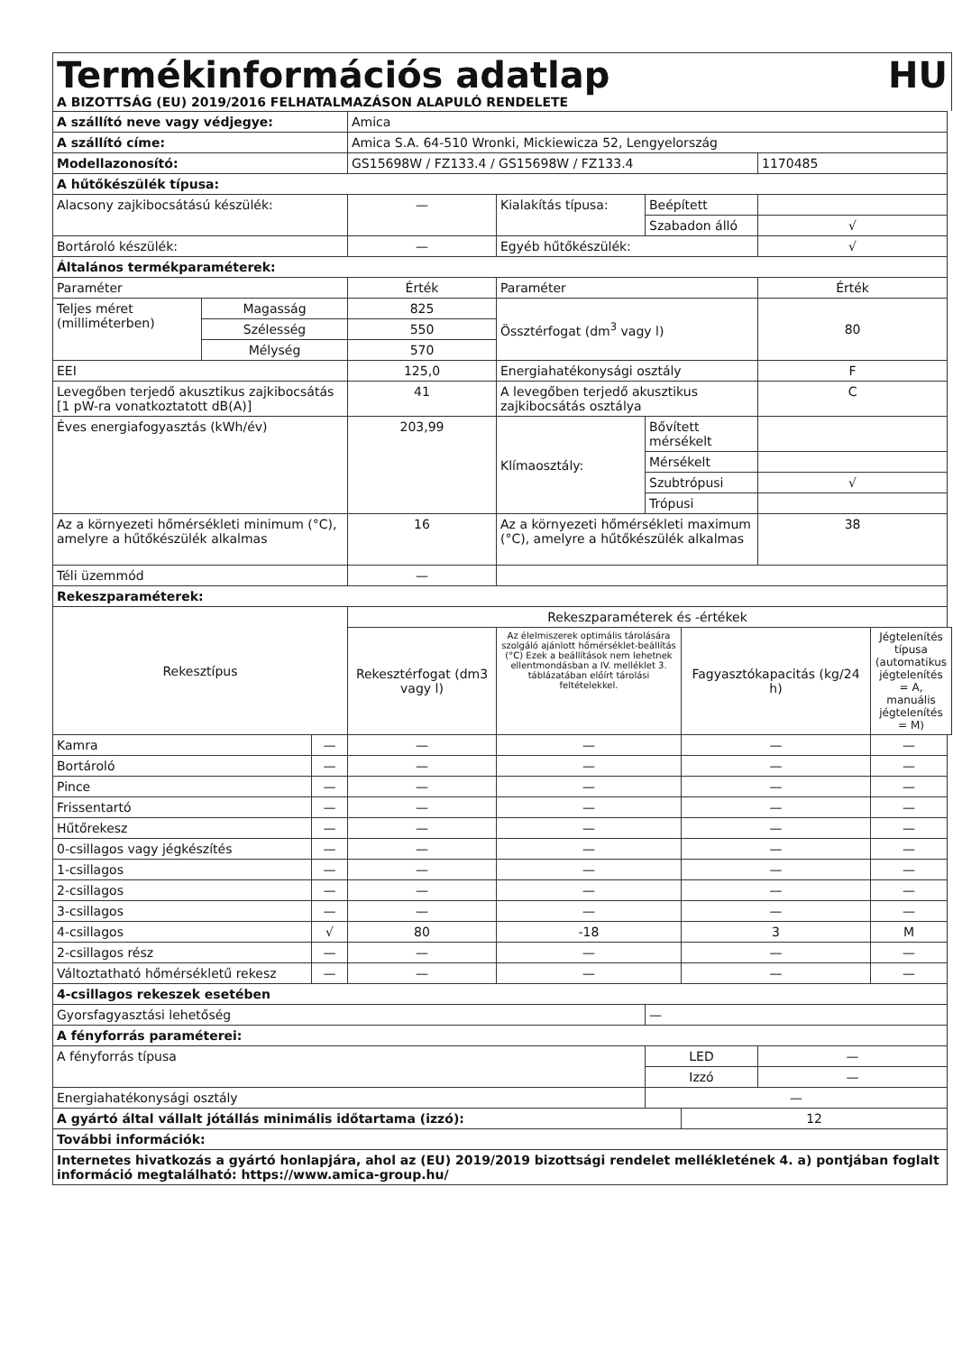Termékinformációs adatlap HU
A BIZOTTSÁG (EU) 2019/2016 FELHATALMAZÁSON ALAPULÓ RENDELETE
| A szállító neve vagy védjegye: | | | Amica | | | | | |
| A szállító címe: | | | Amica S.A. 64-510 Wronki, Mickiewicza 52, Lengyelország | | | | | |
| Modellazonosító: | | | GS15698W / FZ133.4 / GS15698W / FZ133.4 | | | | 1170485 | |
| A hűtőkészülék típusa: | | | | | | | | |
| Alacsony zajkibocsátású készülék: | | | — | Kialakítás típusa: | Beépített | | | |
| | | | | | Szabadon álló | | √ | |
| Bortároló készülék: | | | — | Egyéb hűtőkészülék: | | | √ | |
| Általános termékparaméterek: | | | | | | | | |
| Paraméter | | | Érték | Paraméter | | | Érték | |
| Teljes méret (milliméterben) | Magasság | | 825 | Össztérfogat (dm<sup>3</sup> vagy l) | | | 80 | |
| | Szélesség | | 550 | | | | | |
| | Mélység | | 570 | | | | | |
| EEI | | | 125,0 | Energiahatékonysági osztály | | | F | |
| Levegőben terjedő akusztikus zajkibocsátás [1 pW-ra vonatkoztatott dB(A)] | | | 41 | A levegőben terjedő akusztikus zajkibocsátás osztálya | | | C | |
| Éves energiafogyasztás (kWh/év) | | | 203,99 | Klímaosztály: | Bővített mérsékelt | | | |
| | | | | | Mérsékelt | | | |
| | | | | | Szubtrópusi | | √ | |
| | | | | | Trópusi | | | |
| Az a környezeti hőmérsékleti minimum (°C), amelyre a hűtőkészülék alkalmas | | | 16 | Az a környezeti hőmérsékleti maximum (°C), amelyre a hűtőkészülék alkalmas | | | 38 | |
| Téli üzemmód | | | — | | | | | |
| Rekeszparaméterek: | | | | | | | | |
| Rekesztípus | | | Rekeszparaméterek és -értékek | | | | | |
| | | | Rekesztérfogat (dm3 vagy l) | Az élelmiszerek optimális tárolására szolgáló ajánlott hőmérséklet-beállítás (°C) Ezek a beállítások nem lehetnek ellentmondásban a IV. melléklet 3. táblázatában előírt tárolási feltételekkel. | | Fagyasztókapacitás (kg/24 h) | | Jégtelenítés típusa (automatikus jégtelenítés = A, manuális jégtelenítés = M) |
| Kamra | | — | — | — | | — | | — |
| Bortároló | | — | — | — | | — | | — |
| Pince | | — | — | — | | — | | — |
| Frissentartó | | — | — | — | | — | | — |
| Hűtőrekesz | | — | — | — | | — | | — |
| 0-csillagos vagy jégkészítés | | — | — | — | | — | | — |
| 1-csillagos | | — | — | — | | — | | — |
| 2-csillagos | | — | — | — | | — | | — |
| 3-csillagos | | — | — | — | | — | | — |
| 4-csillagos | | √ | 80 | -18 | | 3 | | M |
| 2-csillagos rész | | — | — | — | | — | | — |
| Változtatható hőmérsékletű rekesz | | — | — | — | | — | | — |
| 4-csillagos rekeszek esetében | | | | | | | | |
| Gyorsfagyasztási lehetőség | | | | | — | | | |
| A fényforrás paraméterei: | | | | | | | | |
| A fényforrás típusa | | | | | LED | | — | |
| | | | | | Izzó | | — | |
| Energiahatékonysági osztály | | | | | — | | | |
| A gyártó által vállalt jótállás minimális időtartama (izzó): | | | | | | 12 | | |
| További információk: | | | | | | | | |
| Internetes hivatkozás a gyártó honlapjára, ahol az (EU) 2019/2019 bizottsági rendelet mellékletének 4. a) pontjában foglalt információ megtalálható: https://www.amica-group.hu/ | | | | | | | | |